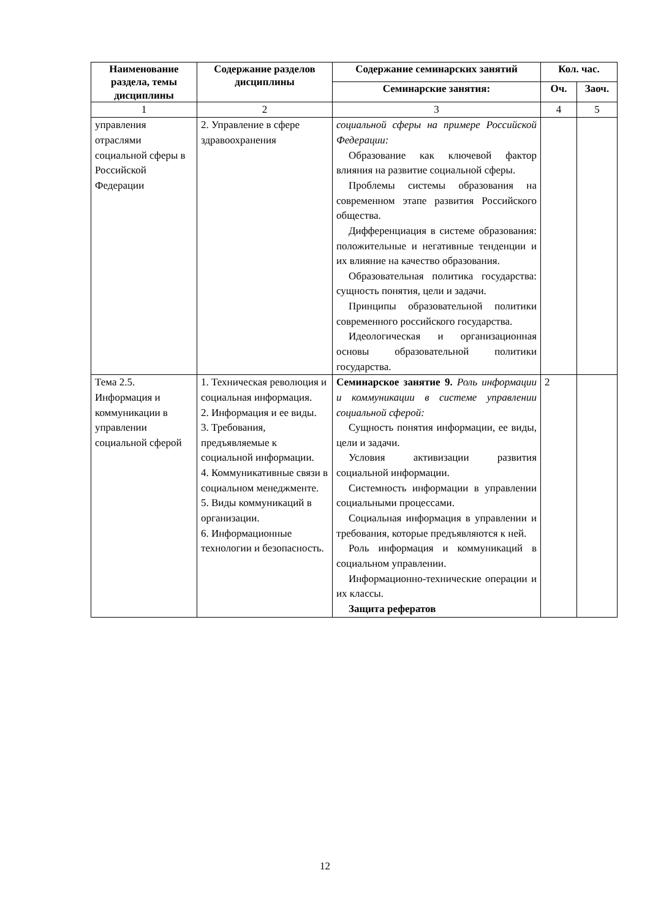| Наименование раздела, темы дисциплины | Содержание разделов дисциплины | Содержание семинарских занятий | Кол. час. | |
| --- | --- | --- | --- | --- |
| | | Семинарские занятия: | Оч. | Заоч. |
| 1 | 2 | 3 | 4 | 5 |
| управления отраслями социальной сферы в Российской Федерации | 2. Управление в сфере здравоохранения | социальной сферы на примере Российской Федерации: Образование как ключевой фактор влияния на развитие социальной сферы. Проблемы системы образования на современном этапе развития Российского общества. Дифференциация в системе образования: положительные и негативные тенденции и их влияние на качество образования. Образовательная политика государства: сущность понятия, цели и задачи. Принципы образовательной политики современного российского государства. Идеологическая и организационная основы образовательной политики государства. | | |
| Тема 2.5. Информация и коммуникации в управлении социальной сферой | 1. Техническая революция и социальная информация. 2. Информация и ее виды. 3. Требования, предъявляемые к социальной информации. 4. Коммуникативные связи в социальном менеджменте. 5. Виды коммуникаций в организации. 6. Информационные технологии и безопасность. | Семинарское занятие 9. Роль информации и коммуникации в системе управлении социальной сферой: Сущность понятия информации, ее виды, цели и задачи. Условия активизации развития социальной информации. Системность информации в управлении социальными процессами. Социальная информация в управлении и требования, которые предъявляются к ней. Роль информация и коммуникаций в социальном управлении. Информационно-технические операции и их классы. Защита рефератов | 2 | |
12